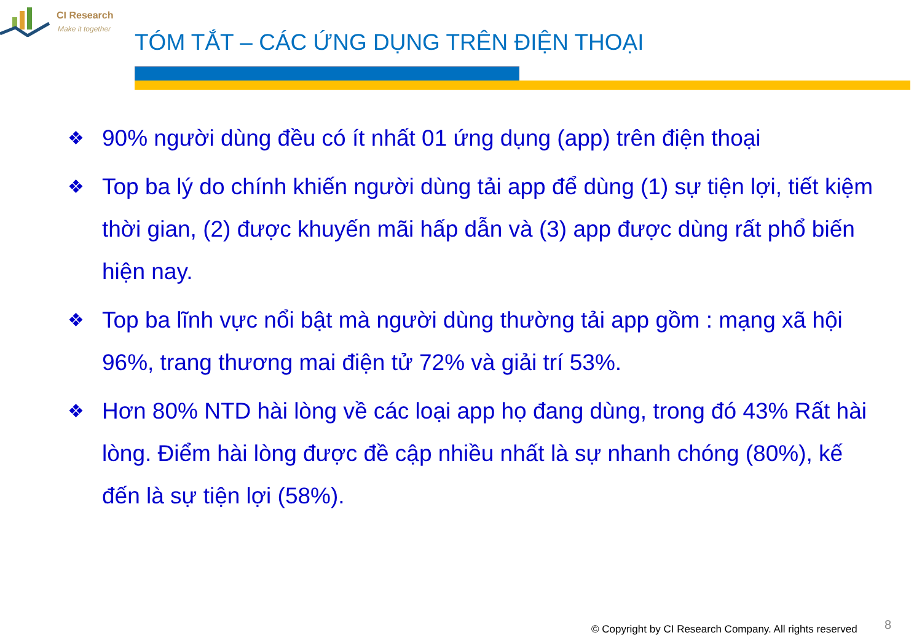CI Research
Make it together
TÓM TẮT – CÁC ỨNG DỤNG TRÊN ĐIỆN THOẠI
❖ 90% người dùng đều có ít nhất 01 ứng dụng (app) trên điện thoại
❖ Top ba lý do chính khiến người dùng tải app để dùng (1) sự tiện lợi, tiết kiệm thời gian, (2) được khuyến mãi hấp dẫn và (3) app được dùng rất phổ biến hiện nay.
❖ Top ba lĩnh vực nổi bật mà người dùng thường tải app gồm : mạng xã hội 96%, trang thương mai điện tử 72% và giải trí 53%.
❖ Hơn 80% NTD hài lòng về các loại app họ đang dùng, trong đó 43% Rất hài lòng. Điểm hài lòng được đề cập nhiều nhất là sự nhanh chóng (80%), kế đến là sự tiện lợi (58%).
© Copyright by CI Research Company. All rights reserved
8